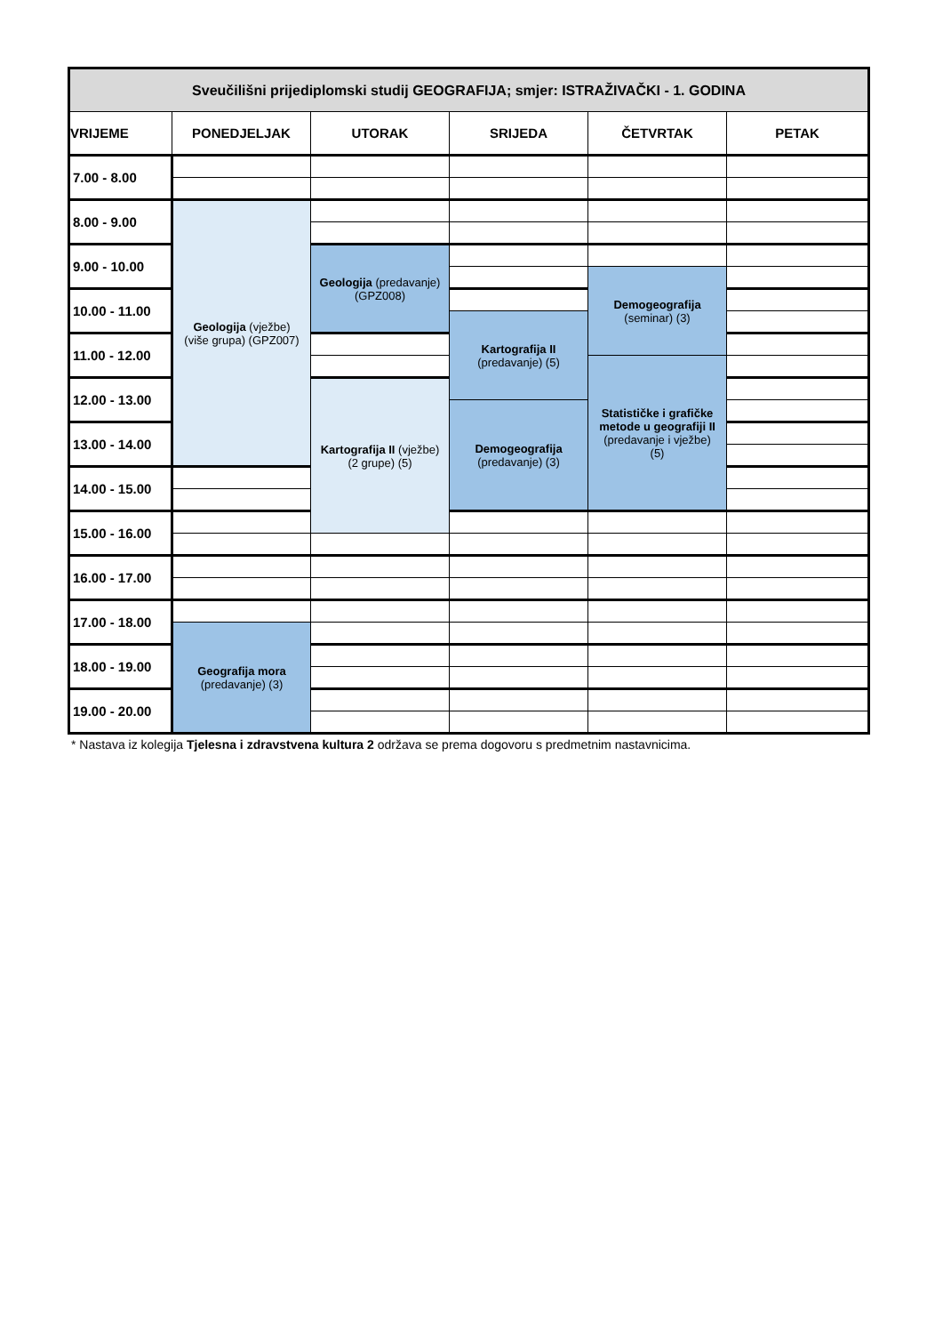| Sveučilišni prijediplomski studij GEOGRAFIJA; smjer: ISTRAŽIVAČKI - 1. GODINA | | | | | |
| --- | --- | --- | --- | --- | --- |
| VRIJEME | PONEDJELJAK | UTORAK | SRIJEDA | ČETVRTAK | PETAK |
| 7.00 - 8.00 | | | | | |
| 8.00 - 9.00 | Geologija (vježbe) (više grupa) (GPZ007) | | | | |
| 9.00 - 10.00 | | Geologija (predavanje) (GPZ008) | | | |
| | | | | Demogeografija (seminar) (3) | |
| 10.00 - 11.00 | | | | | |
| | | | Kartografija II (predavanje) (5) | | |
| 11.00 - 12.00 | | | | | |
| | | | | Statističke i grafičke metode u geografiji II (predavanje i vježbe) (5) | |
| 12.00 - 13.00 | | Kartografija II (vježbe) (2 grupe) (5) | | | |
| | | | Demogeografija (predavanje) (3) | | |
| 13.00 - 14.00 | | | | | |
| 14.00 - 15.00 | | | | | |
| 15.00 - 16.00 | | | | | |
| 16.00 - 17.00 | | | | | |
| 17.00 - 18.00 | | | | | |
| | Geografija mora (predavanje) (3) | | | | |
| 18.00 - 19.00 | | | | | |
| 19.00 - 20.00 | | | | | |
* Nastava iz kolegija Tjelesna i zdravstvena kultura 2 održava se prema dogovoru s predmetnim nastavnicima.